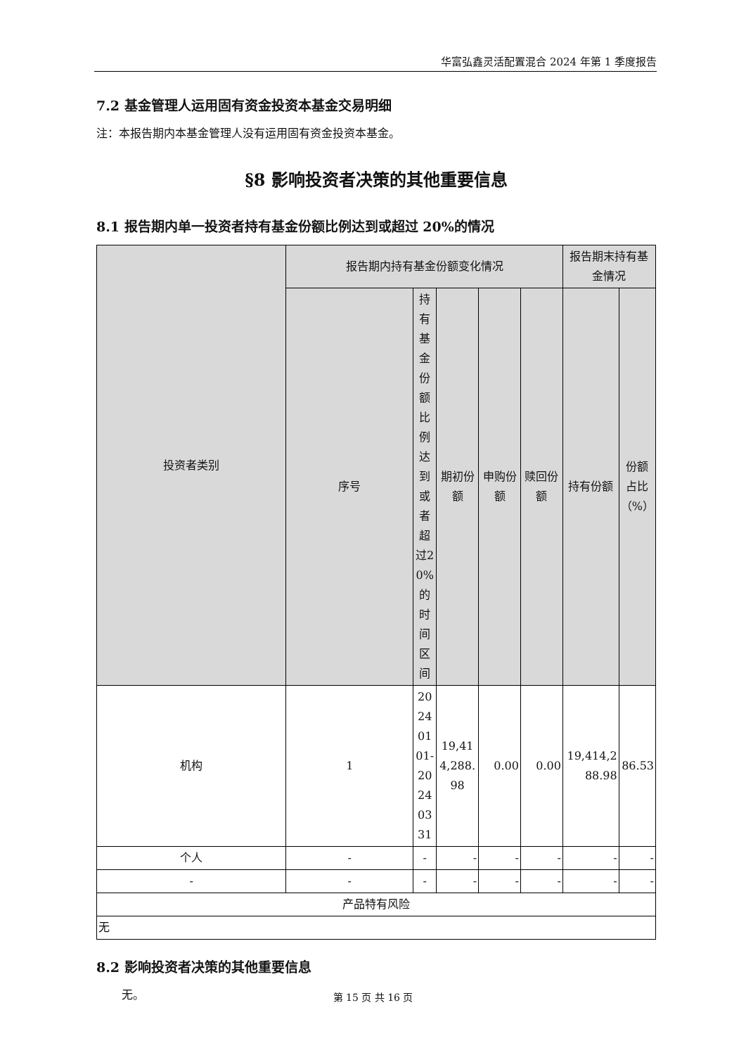华富弘鑫灵活配置混合 2024 年第 1 季度报告
7.2 基金管理人运用固有资金投资本基金交易明细
注：本报告期内本基金管理人没有运用固有资金投资本基金。
§8 影响投资者决策的其他重要信息
8.1 报告期内单一投资者持有基金份额比例达到或超过 20%的情况
| 投资者类别 | 报告期内持有基金份额变化情况 | | | | | 报告期末持有基金情况 | |
| --- | --- | --- | --- | --- | --- | --- | --- |
| | 序号 | 持有基金份额比例达到或者超过20%的时间区间 | 期初份额 | 申购份额 | 赎回份额 | 持有份额 | 份额占比（%） |
| 机构 | 1 | 20240101-20240331 | 19,414,288.98 | 0.00 | 0.00 | 19,414,288.98 | 86.53 |
| 个人 | - | - | - | - | - | - | - |
| - | - | - | - | - | - | - | - |
| 产品特有风险 | | | | | | | |
| 无 | | | | | | | |
8.2 影响投资者决策的其他重要信息
无。
第 15 页 共 16 页